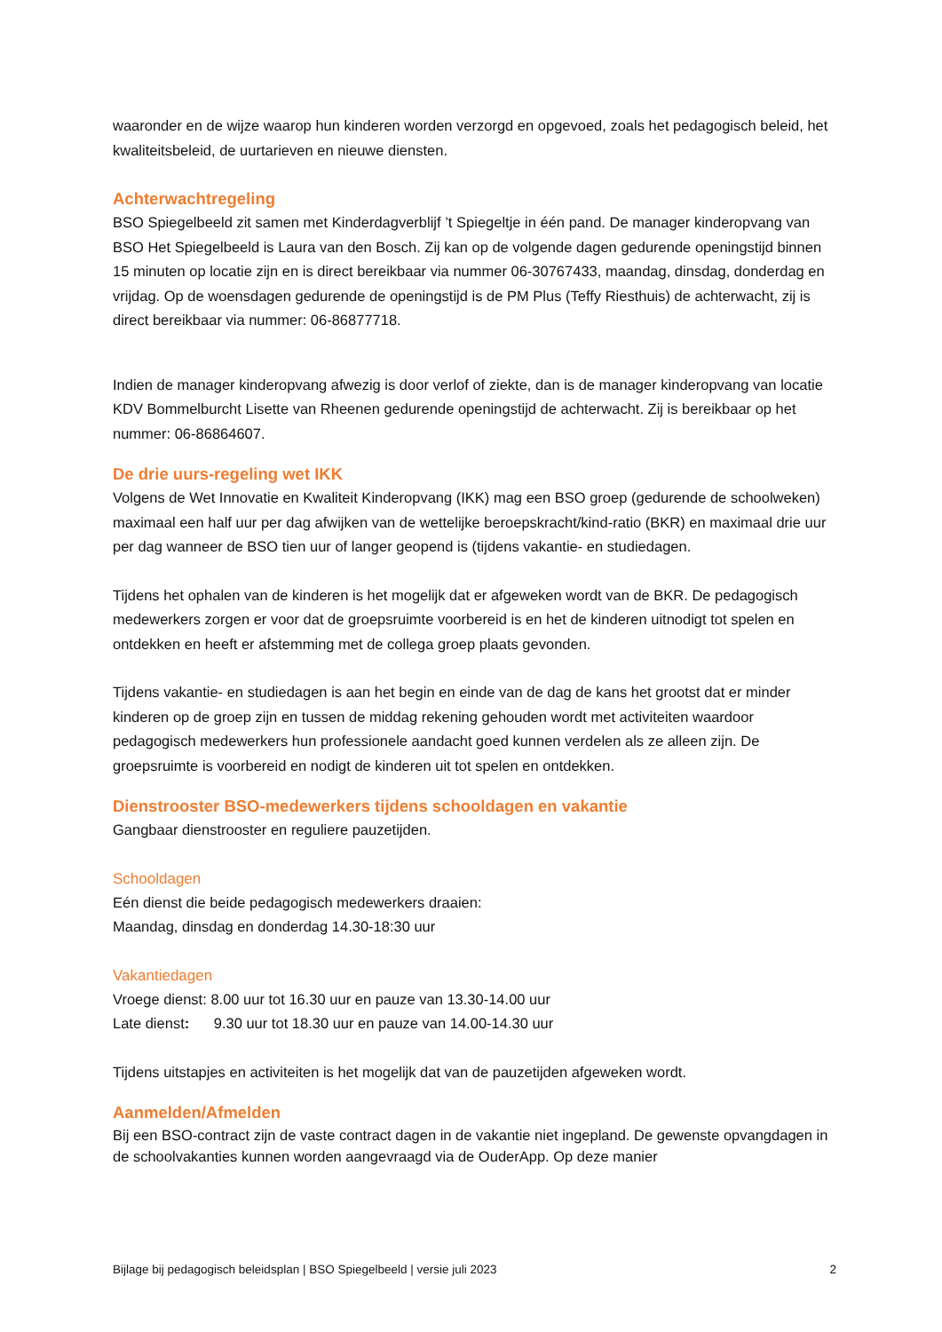waaronder en de wijze waarop hun kinderen worden verzorgd en opgevoed, zoals het pedagogisch beleid, het kwaliteitsbeleid, de uurtarieven en nieuwe diensten.
Achterwachtregeling
BSO Spiegelbeeld zit samen met Kinderdagverblijf ’t Spiegeltje in één pand. De manager kinderopvang van BSO Het Spiegelbeeld is Laura van den Bosch. Zij kan op de volgende dagen gedurende openingstijd binnen 15 minuten op locatie zijn en is direct bereikbaar via nummer 06-30767433, maandag, dinsdag, donderdag en vrijdag. Op de woensdagen gedurende de openingstijd is de PM Plus (Teffy Riesthuis) de achterwacht, zij is direct bereikbaar via nummer: 06-86877718.
Indien de manager kinderopvang afwezig is door verlof of ziekte, dan is de manager kinderopvang van locatie KDV Bommelburcht Lisette van Rheenen gedurende openingstijd de achterwacht. Zij is bereikbaar op het nummer: 06-86864607.
De drie uurs-regeling wet IKK
Volgens de Wet Innovatie en Kwaliteit Kinderopvang (IKK) mag een BSO groep (gedurende de schoolweken) maximaal een half uur per dag afwijken van de wettelijke beroepskracht/kind-ratio (BKR) en maximaal drie uur per dag wanneer de BSO tien uur of langer geopend is (tijdens vakantie- en studiedagen.
Tijdens het ophalen van de kinderen is het mogelijk dat er afgeweken wordt van de BKR. De pedagogisch medewerkers zorgen er voor dat de groepsruimte voorbereid is en het de kinderen uitnodigt tot spelen en ontdekken en heeft er afstemming met de collega groep plaats gevonden.
Tijdens vakantie- en studiedagen is aan het begin en einde van de dag de kans het grootst dat er minder kinderen op de groep zijn en tussen de middag rekening gehouden wordt met activiteiten waardoor pedagogisch medewerkers hun professionele aandacht goed kunnen verdelen als ze alleen zijn. De groepsruimte is voorbereid en nodigt de kinderen uit tot spelen en ontdekken.
Dienstrooster BSO-medewerkers tijdens schooldagen en vakantie
Gangbaar dienstrooster en reguliere pauzetijden.
Schooldagen
Eén dienst die beide pedagogisch medewerkers draaien:
Maandag, dinsdag en donderdag 14.30-18:30 uur
Vakantiedagen
Vroege dienst: 8.00 uur tot 16.30 uur en pauze van 13.30-14.00 uur
Late dienst: 9.30 uur tot 18.30 uur en pauze van 14.00-14.30 uur
Tijdens uitstapjes en activiteiten is het mogelijk dat van de pauzetijden afgeweken wordt.
Aanmelden/Afmelden
Bij een BSO-contract zijn de vaste contract dagen in de vakantie niet ingepland. De gewenste opvangdagen in de schoolvakanties kunnen worden aangevraagd via de OuderApp. Op deze manier
Bijlage bij pedagogisch beleidsplan | BSO Spiegelbeeld | versie juli 2023 2